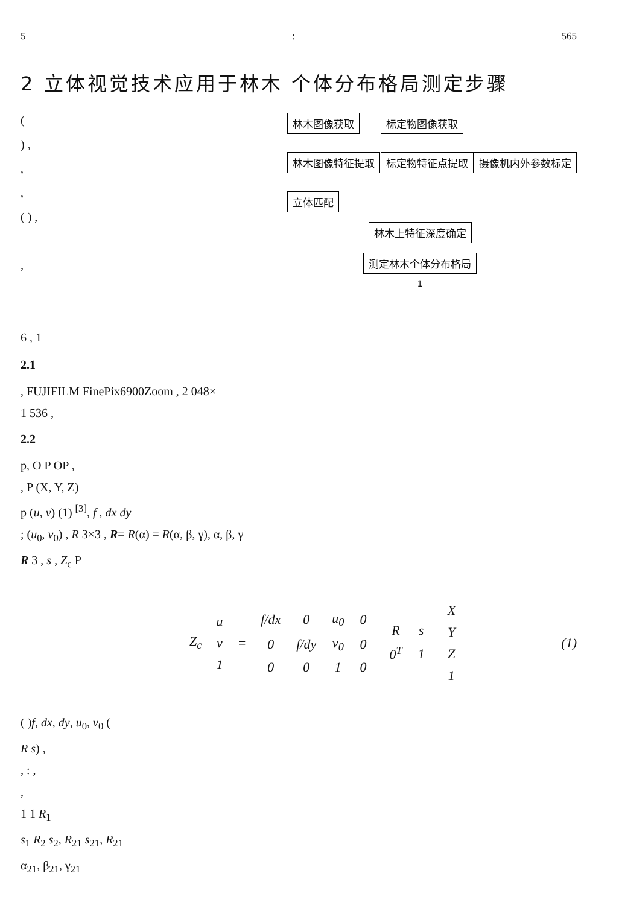5: 565
2 立体视觉技术应用于林木 个体分布格局测定步骤
(
) ,
,
,
( ) ,
,
6 , 1
林木图像获取 林木图像特征提取 立体匹配
标定物图像获取 标定物特征点提取 摄像机内外参数标定
林木上特征深度确定
测定林木个体分布格局
1
2.1
, FUJIFILM FinePix6900Zoom , 2 048×
1 536 ,
2.2
p, O P OP ,
, P (X, Y, Z)
p (u, v) (1) <sup>[3]</sup>, f , dx dy
; (u<sub>0</sub>, v<sub>0</sub>) , R 3×3 , R= R(α) = R(α, β, γ), α, β, γ
R 3 , s , Z<sub>c</sub> P
Z<sub>c</sub>
| u |
| v |
| 1 |
=
| f/dx | 0 | u<sub>0</sub> | 0 |
| 0 | f/dy | v<sub>0</sub> | 0 |
| 0 | 0 | 1 | 0 |
| R | s |
| 0<sup>T</sup> | 1 |
| X |
| Y |
| Z |
| 1 |
(1)
( )f, dx, dy, u<sub>0</sub>, v<sub>0</sub> (
R s) ,
, : ,
,
1 1 R<sub>1</sub>
s<sub>1</sub> R<sub>2</sub> s<sub>2</sub>, R<sub>21</sub> s<sub>21</sub>, R<sub>21</sub>
α<sub>21</sub>, β<sub>21</sub>, γ<sub>21</sub>